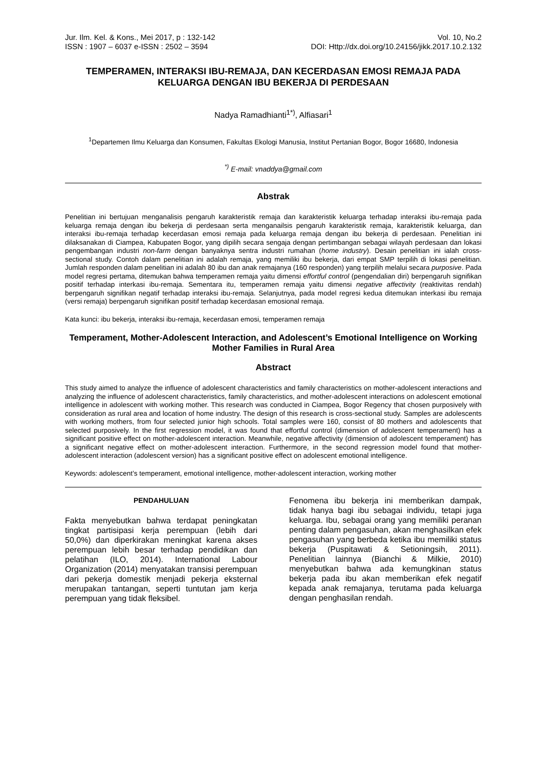Jur. Ilm. Kel. & Kons., Mei 2017, p : 132-142
ISSN : 1907 – 6037 e-ISSN : 2502 – 3594
Vol. 10, No.2
DOI: Http://dx.doi.org/10.24156/jikk.2017.10.2.132
TEMPERAMEN, INTERAKSI IBU-REMAJA, DAN KECERDASAN EMOSI REMAJA PADA KELUARGA DENGAN IBU BEKERJA DI PERDESAAN
Nadya Ramadhianti<sup>1*)</sup>, Alfiasari<sup>1</sup>
<sup>1</sup> Departemen Ilmu Keluarga dan Konsumen, Fakultas Ekologi Manusia, Institut Pertanian Bogor, Bogor 16680, Indonesia
<sup>*)</sup> E-mail: vnaddya@gmail.com
Abstrak
Penelitian ini bertujuan menganalisis pengaruh karakteristik remaja dan karakteristik keluarga terhadap interaksi ibu-remaja pada keluarga remaja dengan ibu bekerja di perdesaan serta menganailsis pengaruh karakteristik remaja, karakteristik keluarga, dan interaksi ibu-remaja terhadap kecerdasan emosi remaja pada keluarga remaja dengan ibu bekerja di perdesaan. Penelitian ini dilaksanakan di Ciampea, Kabupaten Bogor, yang dipilih secara sengaja dengan pertimbangan sebagai wilayah perdesaan dan lokasi pengembangan industri non-farm dengan banyaknya sentra industri rumahan (home industry). Desain penelitian ini ialah cross-sectional study. Contoh dalam penelitian ini adalah remaja, yang memiliki ibu bekerja, dari empat SMP terpilih di lokasi penelitian. Jumlah responden dalam penelitian ini adalah 80 ibu dan anak remajanya (160 responden) yang terpilih melalui secara purposive. Pada model regresi pertama, ditemukan bahwa temperamen remaja yaitu dimensi effortful control (pengendalian diri) berpengaruh signifikan positif terhadap interkasi ibu-remaja. Sementara itu, temperamen remaja yaitu dimensi negative affectivity (reaktivitas rendah) berpengaruh signifikan negatif terhadap interaksi ibu-remaja. Selanjutnya, pada model regresi kedua ditemukan interkasi ibu remaja (versi remaja) berpengaruh signifikan positif terhadap kecerdasan emosional remaja.
Kata kunci: ibu bekerja, interaksi ibu-remaja, kecerdasan emosi, temperamen remaja
Temperament, Mother-Adolescent Interaction, and Adolescent’s Emotional Intelligence on Working Mother Families in Rural Area
Abstract
This study aimed to analyze the influence of adolescent characteristics and family characteristics on mother-adolescent interactions and analyzing the influence of adolescent characteristics, family characteristics, and mother-adolescent interactions on adolescent emotional intelligence in adolescent with working mother. This research was conducted in Ciampea, Bogor Regency that chosen purposively with consideration as rural area and location of home industry. The design of this research is cross-sectional study. Samples are adolescents with working mothers, from four selected junior high schools. Total samples were 160, consist of 80 mothers and adolescents that selected purposively. In the first regression model, it was found that effortful control (dimension of adolescent temperament) has a significant positive effect on mother-adolescent interaction. Meanwhile, negative affectivity (dimension of adolescent temperament) has a significant negative effect on mother-adolescent interaction. Furthermore, in the second regression model found that mother-adolescent interaction (adolescent version) has a significant positive effect on adolescent emotional intelligence.
Keywords: adolescent’s temperament, emotional intelligence, mother-adolescent interaction, working mother
PENDAHULUAN
Fakta menyebutkan bahwa terdapat peningkatan tingkat partisipasi kerja perempuan (lebih dari 50,0%) dan diperkirakan meningkat karena akses perempuan lebih besar terhadap pendidikan dan pelatihan (ILO, 2014). International Labour Organization (2014) menyatakan transisi perempuan dari pekerja domestik menjadi pekerja eksternal merupakan tantangan, seperti tuntutan jam kerja perempuan yang tidak fleksibel.
Fenomena ibu bekerja ini memberikan dampak, tidak hanya bagi ibu sebagai individu, tetapi juga keluarga. Ibu, sebagai orang yang memiliki peranan penting dalam pengasuhan, akan menghasilkan efek pengasuhan yang berbeda ketika ibu memiliki status bekerja (Puspitawati & Setioningsih, 2011). Penelitian lainnya (Bianchi & Milkie, 2010) menyebutkan bahwa ada kemungkinan status bekerja pada ibu akan memberikan efek negatif kepada anak remajanya, terutama pada keluarga dengan penghasilan rendah.